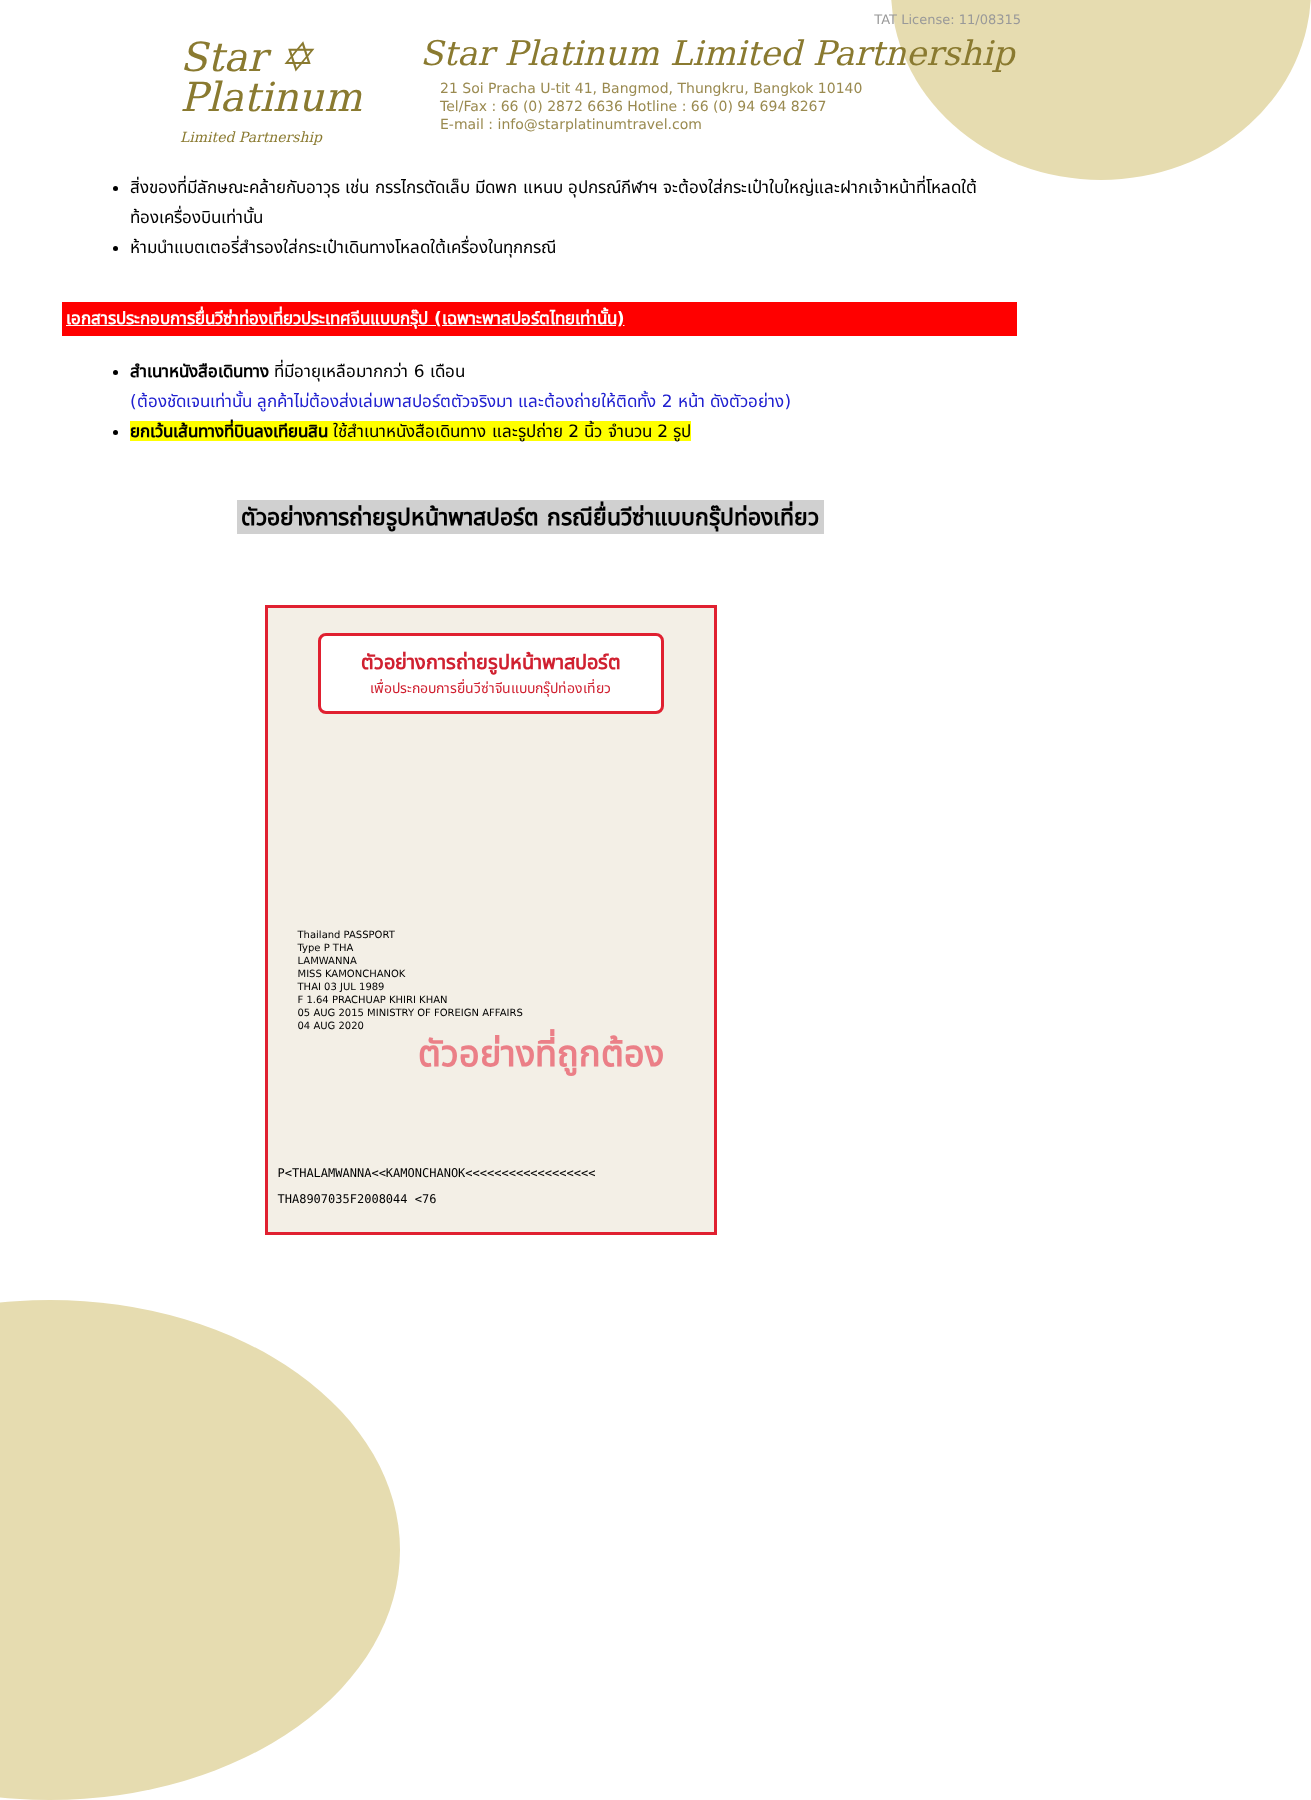Star ✡
Platinum
Limited Partnership
TAT License: 11/08315
Star Platinum Limited Partnership
21 Soi Pracha U-tit 41, Bangmod, Thungkru, Bangkok 10140
Tel/Fax : 66 (0) 2872 6636 Hotline : 66 (0) 94 694 8267
E-mail : info@starplatinumtravel.com
สิ่งของที่มีลักษณะคล้ายกับอาวุธ เช่น กรรไกรตัดเล็บ มีดพก แหนบ อุปกรณ์กีฬาฯ จะต้องใส่กระเป๋าใบใหญ่และฝากเจ้าหน้าที่โหลดใต้ท้องเครื่องบินเท่านั้น
ห้ามนำแบตเตอรี่สำรองใส่กระเป๋าเดินทางโหลดใต้เครื่องในทุกกรณี
เอกสารประกอบการยื่นวีซ่าท่องเที่ยวประเทศจีนแบบกรุ๊ป (เฉพาะพาสปอร์ตไทยเท่านั้น)
สำเนาหนังสือเดินทาง ที่มีอายุเหลือมากกว่า 6 เดือน
(ต้องชัดเจนเท่านั้น ลูกค้าไม่ต้องส่งเล่มพาสปอร์ตตัวจริงมา และต้องถ่ายให้ติดทั้ง 2 หน้า ดังตัวอย่าง)
ยกเว้นเส้นทางที่บินลงเทียนสิน ใช้สำเนาหนังสือเดินทาง และรูปถ่าย 2 นิ้ว จำนวน 2 รูป
ตัวอย่างการถ่ายรูปหน้าพาสปอร์ต กรณียื่นวีซ่าแบบกรุ๊ปท่องเที่ยว
ตัวอย่างการถ่ายรูปหน้าพาสปอร์ต
เพื่อประกอบการยื่นวีซ่าจีนแบบกรุ๊ปท่องเที่ยว
Thailand PASSPORT
Type P THA
LAMWANNA
MISS KAMONCHANOK
THAI 03 JUL 1989
F 1.64 PRACHUAP KHIRI KHAN
05 AUG 2015 MINISTRY OF FOREIGN AFFAIRS
04 AUG 2020
ตัวอย่างที่ถูกต้อง
P<THALAMWANNA<<KAMONCHANOK<<<<<<<<<<<<<<<<<<
THA8907035F2008044 <76